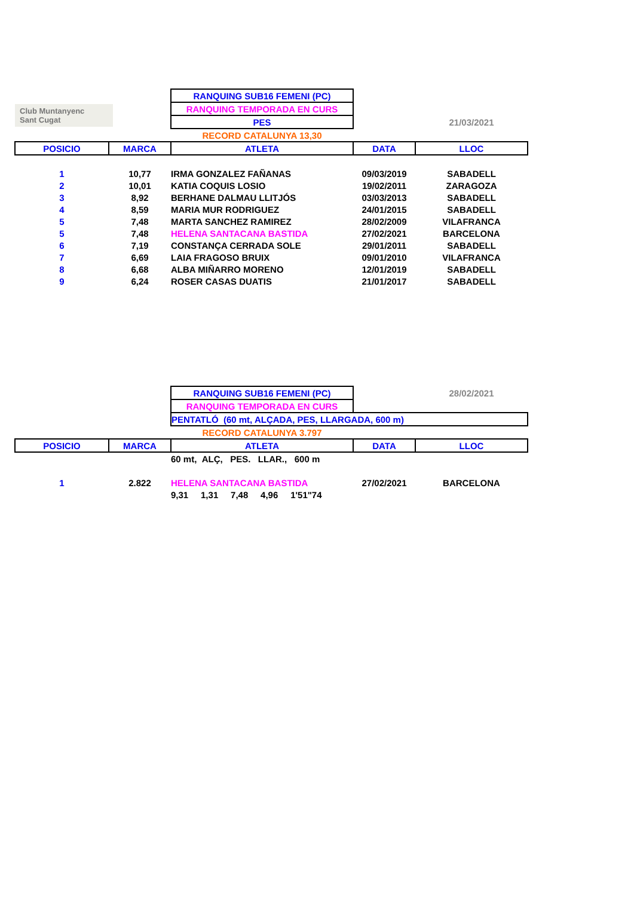| | | RANQUING SUB16 FEMENI (PC) | | |
| Club Muntanyenc Sant Cugat | | RANQUING TEMPORADA EN CURS | | |
| | | PES | | 21/03/2021 |
| | | RECORD CATALUNYA 13,30 | | |
| POSICIO | MARCA | ATLETA | DATA | LLOC |
| 1 | 10,77 | IRMA GONZALEZ FAÑANAS | 09/03/2019 | SABADELL |
| 2 | 10,01 | KATIA COQUIS LOSIO | 19/02/2011 | ZARAGOZA |
| 3 | 8,92 | BERHANE DALMAU LLITJÓS | 03/03/2013 | SABADELL |
| 4 | 8,59 | MARIA MUR RODRIGUEZ | 24/01/2015 | SABADELL |
| 5 | 7,48 | MARTA SANCHEZ RAMIREZ | 28/02/2009 | VILAFRANCA |
| 5 | 7,48 | HELENA SANTACANA BASTIDA | 27/02/2021 | BARCELONA |
| 6 | 7,19 | CONSTANÇA CERRADA SOLE | 29/01/2011 | SABADELL |
| 7 | 6,69 | LAIA FRAGOSO BRUIX | 09/01/2010 | VILAFRANCA |
| 8 | 6,68 | ALBA MIÑARRO MORENO | 12/01/2019 | SABADELL |
| 9 | 6,24 | ROSER CASAS DUATIS | 21/01/2017 | SABADELL |
| | | RANQUING SUB16 FEMENI (PC) | | 28/02/2021 |
| | | RANQUING TEMPORADA EN CURS | | |
| | | PENTATLÓ (60 mt, ALÇADA, PES, LLARGADA, 600 m) | | |
| | | RECORD CATALUNYA 3.797 | | |
| POSICIO | MARCA | ATLETA | DATA | LLOC |
| | | 60 mt, ALÇ, PES. LLAR., 600 m | | |
| 1 | 2.822 | HELENA SANTACANA BASTIDA | 27/02/2021 | BARCELONA |
| | | 9,31 1,31 7,48 4,96 1'51"74 | | |